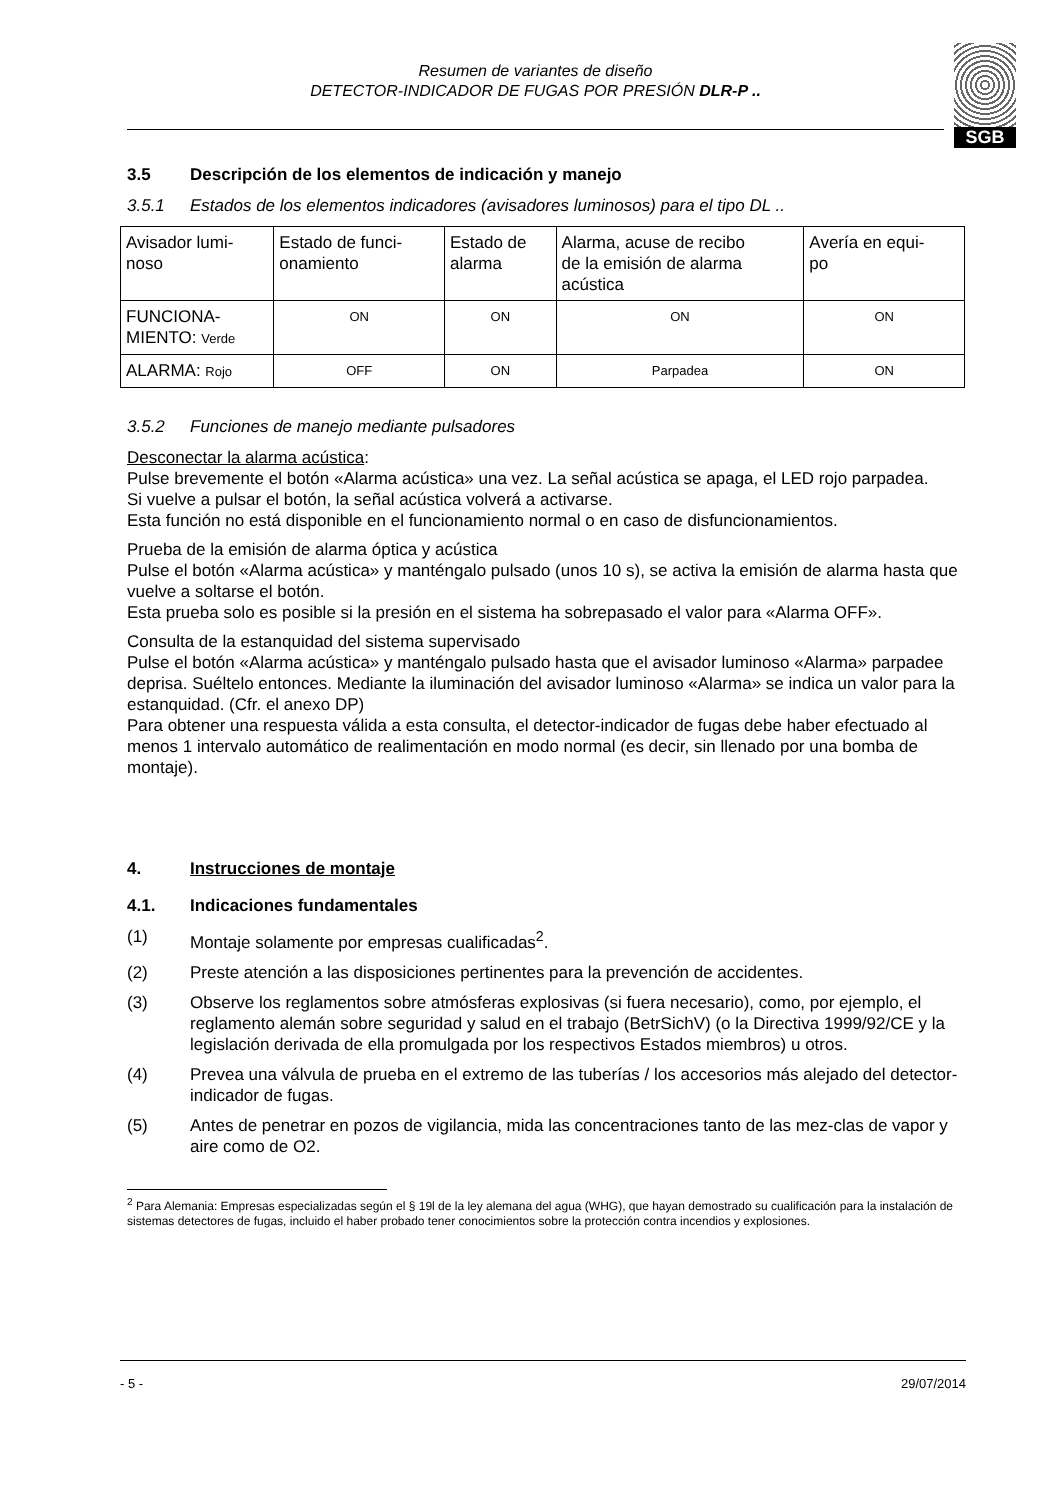Resumen de variantes de diseño
DETECTOR-INDICADOR DE FUGAS POR PRESIÓN DLR-P ..
SGB
3.5 Descripción de los elementos de indicación y manejo
3.5.1 Estados de los elementos indicadores (avisadores luminosos) para el tipo DL ..
| Avisador lumi- noso | Estado de funci- onamiento | Estado de alarma | Alarma, acuse de recibo de la emisión de alarma acústica | Avería en equi- po |
| --- | --- | --- | --- | --- |
| FUNCIONA- MIENTO: Verde | ON | ON | ON | ON |
| ALARMA: Rojo | OFF | ON | Parpadea | ON |
3.5.2 Funciones de manejo mediante pulsadores
Desconectar la alarma acústica:
Pulse brevemente el botón «Alarma acústica» una vez. La señal acústica se apaga, el LED rojo parpadea.
Si vuelve a pulsar el botón, la señal acústica volverá a activarse.
Esta función no está disponible en el funcionamiento normal o en caso de disfuncionamientos.
Prueba de la emisión de alarma óptica y acústica
Pulse el botón «Alarma acústica» y manténgalo pulsado (unos 10 s), se activa la emisión de alarma hasta que vuelve a soltarse el botón.
Esta prueba solo es posible si la presión en el sistema ha sobrepasado el valor para «Alarma OFF».
Consulta de la estanquidad del sistema supervisado
Pulse el botón «Alarma acústica» y manténgalo pulsado hasta que el avisador luminoso «Alarma» parpadee deprisa. Suéltelo entonces. Mediante la iluminación del avisador luminoso «Alarma» se indica un valor para la estanquidad. (Cfr. el anexo DP)
Para obtener una respuesta válida a esta consulta, el detector-indicador de fugas debe haber efectuado al menos 1 intervalo automático de realimentación en modo normal (es decir, sin llenado por una bomba de montaje).
4. Instrucciones de montaje
4.1. Indicaciones fundamentales
(1) Montaje solamente por empresas cualificadas<sup>2</sup>.
(2) Preste atención a las disposiciones pertinentes para la prevención de accidentes.
(3) Observe los reglamentos sobre atmósferas explosivas (si fuera necesario), como, por ejemplo, el reglamento alemán sobre seguridad y salud en el trabajo (BetrSichV) (o la Directiva 1999/92/CE y la legislación derivada de ella promulgada por los respectivos Estados miembros) u otros.
(4) Prevea una válvula de prueba en el extremo de las tuberías / los accesorios más alejado del detector-indicador de fugas.
(5) Antes de penetrar en pozos de vigilancia, mida las concentraciones tanto de las mez-clas de vapor y aire como de O2.
<sup>2</sup> Para Alemania: Empresas especializadas según el § 19l de la ley alemana del agua (WHG), que hayan demostrado su cualificación para la instalación de sistemas detectores de fugas, incluido el haber probado tener conocimientos sobre la protección contra incendios y explosiones.
- 5 - 29/07/2014